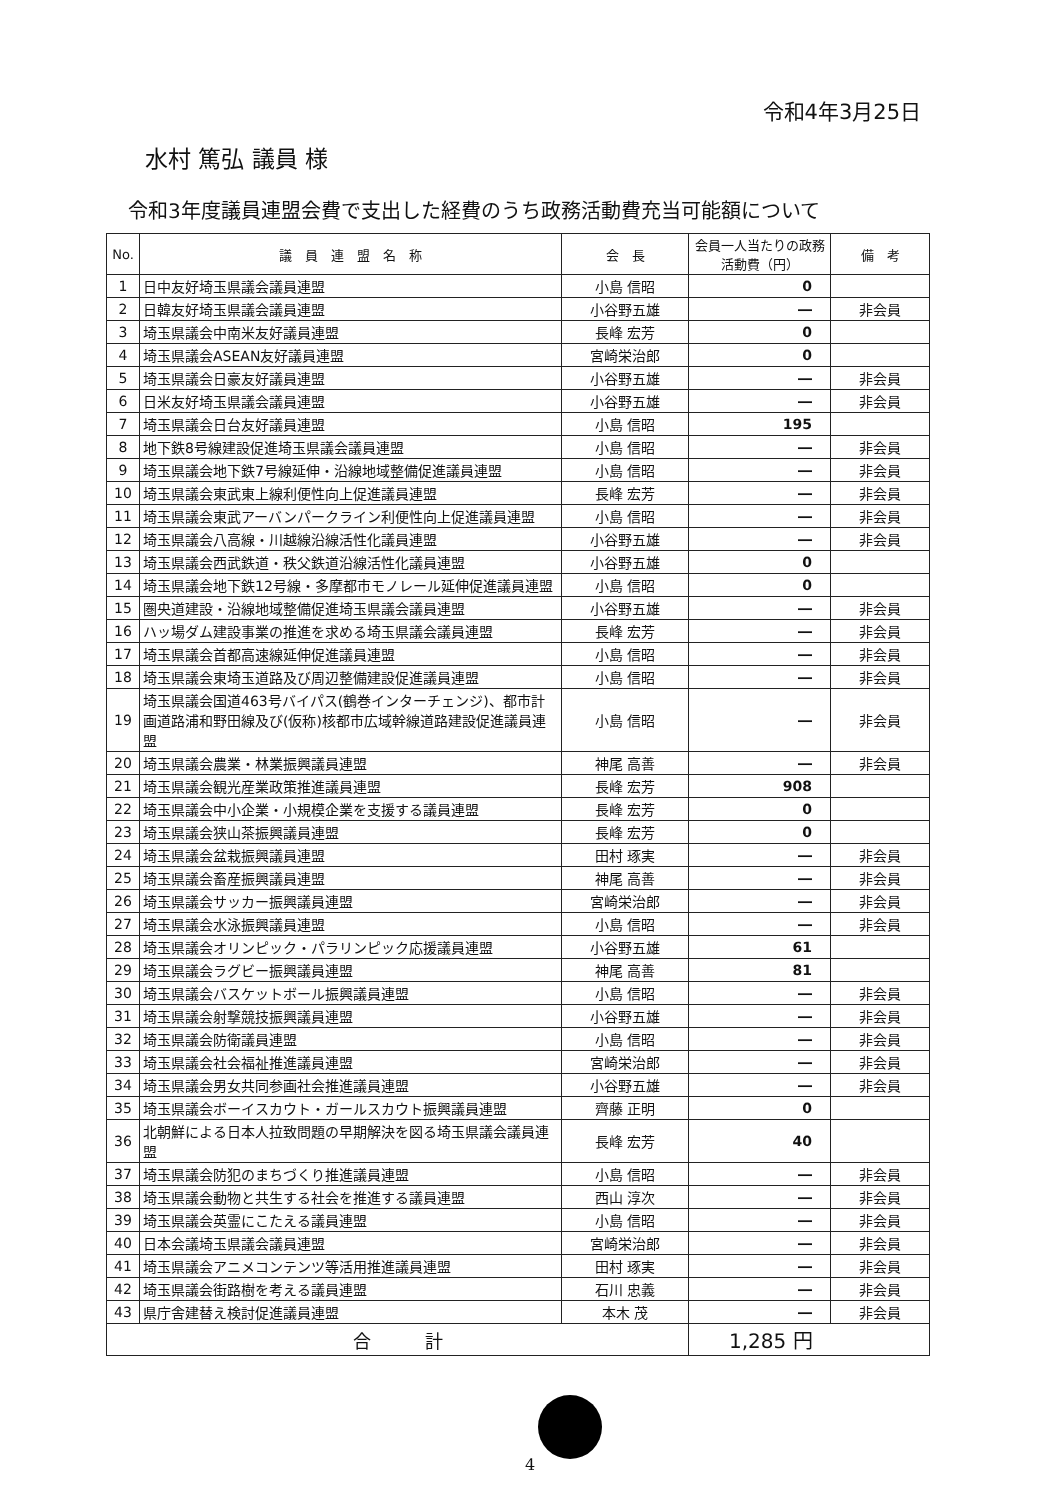令和4年3月25日
水村 篤弘 議員 様
令和3年度議員連盟会費で支出した経費のうち政務活動費充当可能額について
| No. | 議 員 連 盟 名 称 | 会 長 | 会員一人当たりの政務活動費（円） | 備 考 |
| --- | --- | --- | --- | --- |
| 1 | 日中友好埼玉県議会議員連盟 | 小島 信昭 | 0 | |
| 2 | 日韓友好埼玉県議会議員連盟 | 小谷野五雄 | ― | 非会員 |
| 3 | 埼玉県議会中南米友好議員連盟 | 長峰 宏芳 | 0 | |
| 4 | 埼玉県議会ASEAN友好議員連盟 | 宮崎栄治郎 | 0 | |
| 5 | 埼玉県議会日豪友好議員連盟 | 小谷野五雄 | ― | 非会員 |
| 6 | 日米友好埼玉県議会議員連盟 | 小谷野五雄 | ― | 非会員 |
| 7 | 埼玉県議会日台友好議員連盟 | 小島 信昭 | 195 | |
| 8 | 地下鉄8号線建設促進埼玉県議会議員連盟 | 小島 信昭 | ― | 非会員 |
| 9 | 埼玉県議会地下鉄7号線延伸・沿線地域整備促進議員連盟 | 小島 信昭 | ― | 非会員 |
| 10 | 埼玉県議会東武東上線利便性向上促進議員連盟 | 長峰 宏芳 | ― | 非会員 |
| 11 | 埼玉県議会東武アーバンパークライン利便性向上促進議員連盟 | 小島 信昭 | ― | 非会員 |
| 12 | 埼玉県議会八高線・川越線沿線活性化議員連盟 | 小谷野五雄 | ― | 非会員 |
| 13 | 埼玉県議会西武鉄道・秩父鉄道沿線活性化議員連盟 | 小谷野五雄 | 0 | |
| 14 | 埼玉県議会地下鉄12号線・多摩都市モノレール延伸促進議員連盟 | 小島 信昭 | 0 | |
| 15 | 圏央道建設・沿線地域整備促進埼玉県議会議員連盟 | 小谷野五雄 | ― | 非会員 |
| 16 | ハッ場ダム建設事業の推進を求める埼玉県議会議員連盟 | 長峰 宏芳 | ― | 非会員 |
| 17 | 埼玉県議会首都高速線延伸促進議員連盟 | 小島 信昭 | ― | 非会員 |
| 18 | 埼玉県議会東埼玉道路及び周辺整備建設促進議員連盟 | 小島 信昭 | ― | 非会員 |
| 19 | 埼玉県議会国道463号バイパス(鶴巻インターチェンジ)、都市計画道路浦和野田線及び(仮称)核都市広域幹線道路建設促進議員連盟 | 小島 信昭 | ― | 非会員 |
| 20 | 埼玉県議会農業・林業振興議員連盟 | 神尾 高善 | ― | 非会員 |
| 21 | 埼玉県議会観光産業政策推進議員連盟 | 長峰 宏芳 | 908 | |
| 22 | 埼玉県議会中小企業・小規模企業を支援する議員連盟 | 長峰 宏芳 | 0 | |
| 23 | 埼玉県議会狭山茶振興議員連盟 | 長峰 宏芳 | 0 | |
| 24 | 埼玉県議会盆栽振興議員連盟 | 田村 琢実 | ― | 非会員 |
| 25 | 埼玉県議会畜産振興議員連盟 | 神尾 高善 | ― | 非会員 |
| 26 | 埼玉県議会サッカー振興議員連盟 | 宮崎栄治郎 | ― | 非会員 |
| 27 | 埼玉県議会水泳振興議員連盟 | 小島 信昭 | ― | 非会員 |
| 28 | 埼玉県議会オリンピック・パラリンピック応援議員連盟 | 小谷野五雄 | 61 | |
| 29 | 埼玉県議会ラグビー振興議員連盟 | 神尾 高善 | 81 | |
| 30 | 埼玉県議会バスケットボール振興議員連盟 | 小島 信昭 | ― | 非会員 |
| 31 | 埼玉県議会射撃競技振興議員連盟 | 小谷野五雄 | ― | 非会員 |
| 32 | 埼玉県議会防衛議員連盟 | 小島 信昭 | ― | 非会員 |
| 33 | 埼玉県議会社会福祉推進議員連盟 | 宮崎栄治郎 | ― | 非会員 |
| 34 | 埼玉県議会男女共同参画社会推進議員連盟 | 小谷野五雄 | ― | 非会員 |
| 35 | 埼玉県議会ボーイスカウト・ガールスカウト振興議員連盟 | 齊藤 正明 | 0 | |
| 36 | 北朝鮮による日本人拉致問題の早期解決を図る埼玉県議会議員連盟 | 長峰 宏芳 | 40 | |
| 37 | 埼玉県議会防犯のまちづくり推進議員連盟 | 小島 信昭 | ― | 非会員 |
| 38 | 埼玉県議会動物と共生する社会を推進する議員連盟 | 西山 淳次 | ― | 非会員 |
| 39 | 埼玉県議会英霊にこたえる議員連盟 | 小島 信昭 | ― | 非会員 |
| 40 | 日本会議埼玉県議会議員連盟 | 宮崎栄治郎 | ― | 非会員 |
| 41 | 埼玉県議会アニメコンテンツ等活用推進議員連盟 | 田村 琢実 | ― | 非会員 |
| 42 | 埼玉県議会街路樹を考える議員連盟 | 石川 忠義 | ― | 非会員 |
| 43 | 県庁舎建替え検討促進議員連盟 | 本木 茂 | ― | 非会員 |
| 合 計 | | | 1,285 円 | |
4